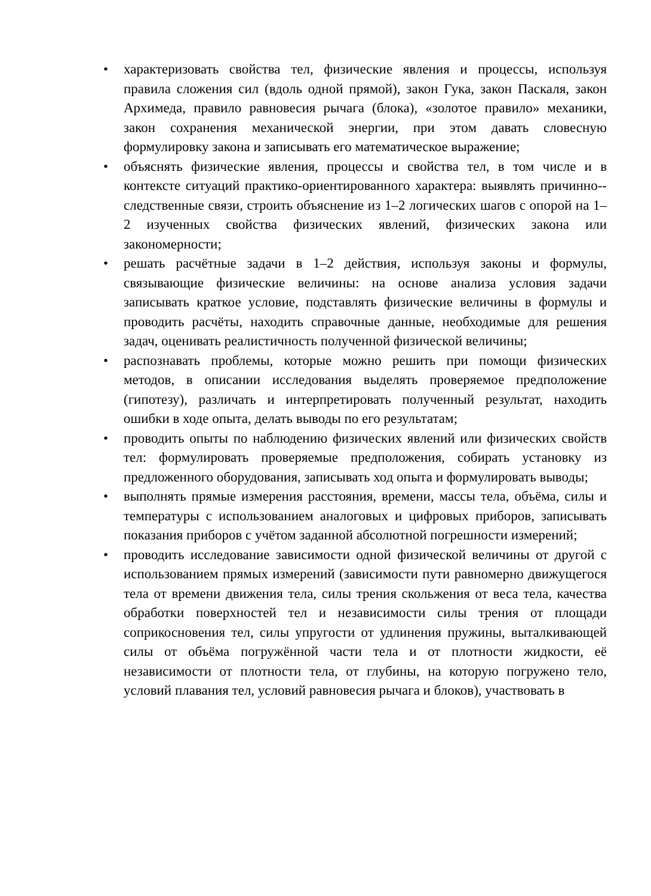• характеризовать свойства тел, физические явления и процессы, используя правила сложения сил (вдоль одной прямой), закон Гука, закон Паскаля, закон Архимеда, правило равновесия рычага (блока), «золотое правило» механики, закон сохранения механической энергии, при этом давать словесную формулировку закона и записывать его математическое выражение;
• объяснять физические явления, процессы и свойства тел, в том числе и в контексте ситуаций практико-ориентированного характера: выявлять причинно--следственные связи, строить объяснение из 1–2 логических шагов с опорой на 1–2 изученных свойства физических явлений, физических закона или закономерности;
• решать расчётные задачи в 1–2 действия, используя законы и формулы, связывающие физические величины: на основе анализа условия задачи записывать краткое условие, подставлять физические величины в формулы и проводить расчёты, находить справочные данные, необходимые для решения задач, оценивать реалистичность полученной физической величины;
• распознавать проблемы, которые можно решить при помощи физических методов, в описании исследования выделять проверяемое предположение (гипотезу), различать и интерпретировать полученный результат, находить ошибки в ходе опыта, делать выводы по его результатам;
• проводить опыты по наблюдению физических явлений или физических свойств тел: формулировать проверяемые предположения, собирать установку из предложенного оборудования, записывать ход опыта и формулировать выводы;
• выполнять прямые измерения расстояния, времени, массы тела, объёма, силы и температуры с использованием аналоговых и цифровых приборов, записывать показания приборов с учётом заданной абсолютной погрешности измерений;
• проводить исследование зависимости одной физической величины от другой с использованием прямых измерений (зависимости пути равномерно движущегося тела от времени движения тела, силы трения скольжения от веса тела, качества обработки поверхностей тел и независимости силы трения от площади соприкосновения тел, силы упругости от удлинения пружины, выталкивающей силы от объёма погружённой части тела и от плотности жидкости, её независимости от плотности тела, от глубины, на которую погружено тело, условий плавания тел, условий равновесия рычага и блоков), участвовать в